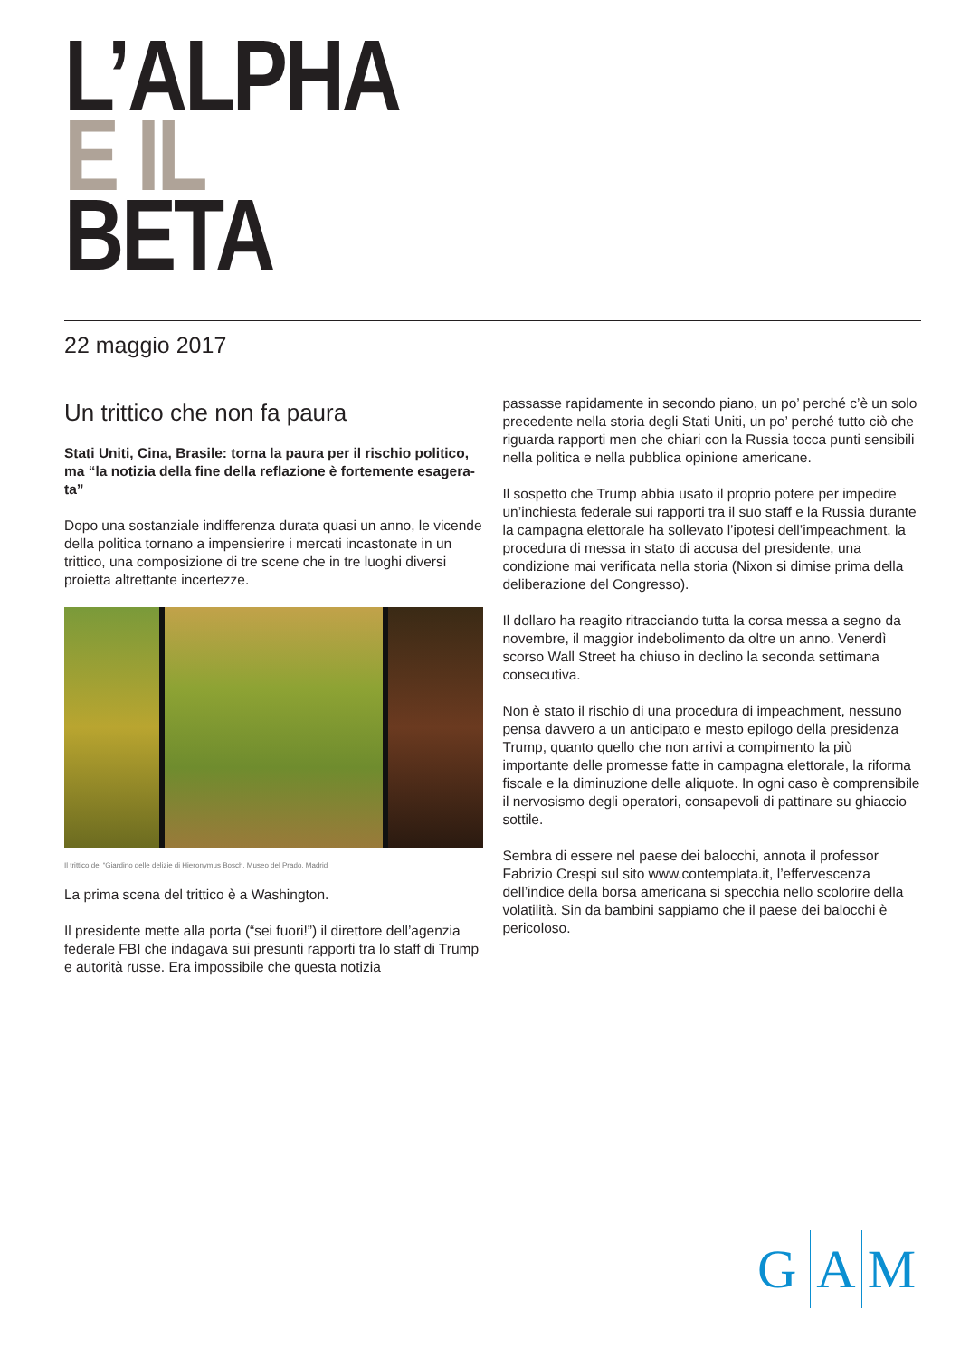L’ALPHA
E IL
BETA
22 maggio 2017
Un trittico che non fa paura
Stati Uniti, Cina, Brasile: torna la paura per il rischio politico, ma “la notizia della fine della reflazione è fortemente esagera-ta”
Dopo una sostanziale indifferenza durata quasi un anno, le vicende della politica tornano a impensierire i mercati incastonate in un trittico, una composizione di tre scene che in tre luoghi diversi proietta altrettante incertezze.
Il trittico del “Giardino delle delizie di Hieronymus Bosch. Museo del Prado, Madrid
La prima scena del trittico è a Washington.
Il presidente mette alla porta (“sei fuori!”) il direttore dell’agenzia federale FBI che indagava sui presunti rapporti tra lo staff di Trump e autorità russe. Era impossibile che questa notizia
passasse rapidamente in secondo piano, un po’ perché c’è un solo precedente nella storia degli Stati Uniti, un po’ perché tutto ciò che riguarda rapporti men che chiari con la Russia tocca punti sensibili nella politica e nella pubblica opinione americane.
Il sospetto che Trump abbia usato il proprio potere per impedire un’inchiesta federale sui rapporti tra il suo staff e la Russia durante la campagna elettorale ha sollevato l’ipotesi dell’impeachment, la procedura di messa in stato di accusa del presidente, una condizione mai verificata nella storia (Nixon si dimise prima della deliberazione del Congresso).
Il dollaro ha reagito ritracciando tutta la corsa messa a segno da novembre, il maggior indebolimento da oltre un anno. Venerdì scorso Wall Street ha chiuso in declino la seconda settimana consecutiva.
Non è stato il rischio di una procedura di impeachment, nessuno pensa davvero a un anticipato e mesto epilogo della presidenza Trump, quanto quello che non arrivi a compimento la più importante delle promesse fatte in campagna elettorale, la riforma fiscale e la diminuzione delle aliquote. In ogni caso è comprensibile il nervosismo degli operatori, consapevoli di pattinare su ghiaccio sottile.
Sembra di essere nel paese dei balocchi, annota il professor Fabrizio Crespi sul sito www.contemplata.it, l’effervescenza dell’indice della borsa americana si specchia nello scolorire della volatilità. Sin da bambini sappiamo che il paese dei balocchi è pericoloso.
G A M